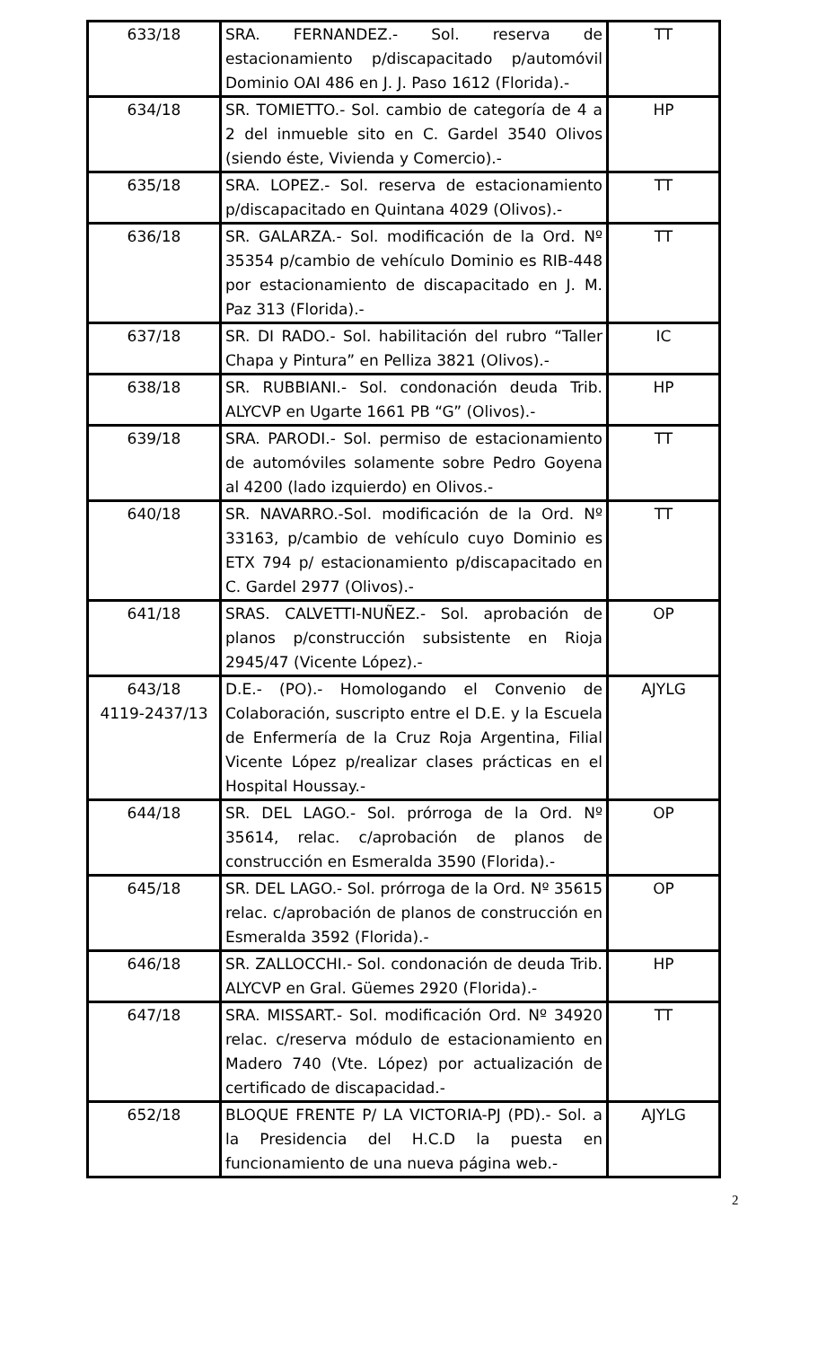| 633/18 | SRA. FERNANDEZ.- Sol. reserva de estacionamiento p/discapacitado p/automóvil Dominio OAI 486 en J. J. Paso 1612 (Florida).- | TT |
| 634/18 | SR. TOMIETTO.- Sol. cambio de categoría de 4 a 2 del inmueble sito en C. Gardel 3540 Olivos (siendo éste, Vivienda y Comercio).- | HP |
| 635/18 | SRA. LOPEZ.- Sol. reserva de estacionamiento p/discapacitado en Quintana 4029 (Olivos).- | TT |
| 636/18 | SR. GALARZA.- Sol. modificación de la Ord. Nº 35354 p/cambio de vehículo Dominio es RIB-448 por estacionamiento de discapacitado en J. M. Paz 313 (Florida).- | TT |
| 637/18 | SR. DI RADO.- Sol. habilitación del rubro “Taller Chapa y Pintura” en Pelliza 3821 (Olivos).- | IC |
| 638/18 | SR. RUBBIANI.- Sol. condonación deuda Trib. ALYCVP en Ugarte 1661 PB “G” (Olivos).- | HP |
| 639/18 | SRA. PARODI.- Sol. permiso de estacionamiento de automóviles solamente sobre Pedro Goyena al 4200 (lado izquierdo) en Olivos.- | TT |
| 640/18 | SR. NAVARRO.-Sol. modificación de la Ord. Nº 33163, p/cambio de vehículo cuyo Dominio es ETX 794 p/ estacionamiento p/discapacitado en C. Gardel 2977 (Olivos).- | TT |
| 641/18 | SRAS. CALVETTI-NUÑEZ.- Sol. aprobación de planos p/construcción subsistente en Rioja 2945/47 (Vicente López).- | OP |
| 643/18 4119-2437/13 | D.E.- (PO).- Homologando el Convenio de Colaboración, suscripto entre el D.E. y la Escuela de Enfermería de la Cruz Roja Argentina, Filial Vicente López p/realizar clases prácticas en el Hospital Houssay.- | AJYLG |
| 644/18 | SR. DEL LAGO.- Sol. prórroga de la Ord. Nº 35614, relac. c/aprobación de planos de construcción en Esmeralda 3590 (Florida).- | OP |
| 645/18 | SR. DEL LAGO.- Sol. prórroga de la Ord. Nº 35615 relac. c/aprobación de planos de construcción en Esmeralda 3592 (Florida).- | OP |
| 646/18 | SR. ZALLOCCHI.- Sol. condonación de deuda Trib. ALYCVP en Gral. Güemes 2920 (Florida).- | HP |
| 647/18 | SRA. MISSART.- Sol. modificación Ord. Nº 34920 relac. c/reserva módulo de estacionamiento en Madero 740 (Vte. López) por actualización de certificado de discapacidad.- | TT |
| 652/18 | BLOQUE FRENTE P/ LA VICTORIA-PJ (PD).- Sol. a la Presidencia del H.C.D la puesta en funcionamiento de una nueva página web.- | AJYLG |
2